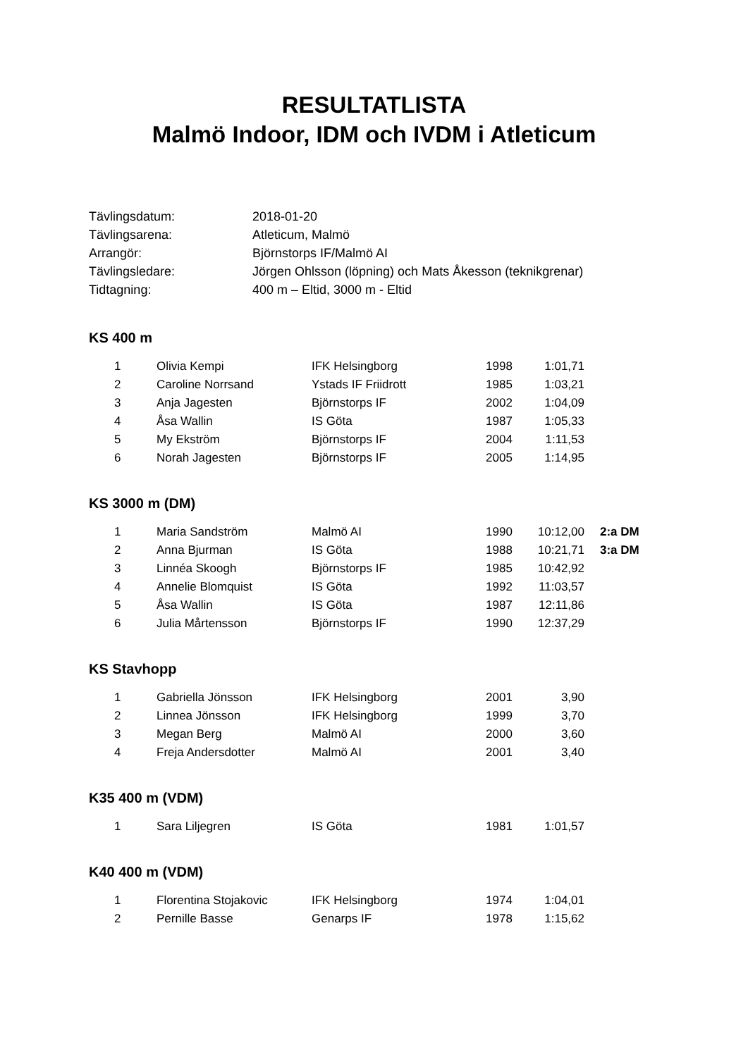RESULTATLISTA
Malmö Indoor, IDM och IVDM i Atleticum
| Tävlingsdatum: | 2018-01-20 |
| Tävlingsarena: | Atleticum, Malmö |
| Arrangör: | Björnstorps IF/Malmö AI |
| Tävlingsledare: | Jörgen Ohlsson (löpning) och Mats Åkesson (teknikgrenar) |
| Tidtagning: | 400 m – Eltid, 3000 m - Eltid |
KS 400 m
| 1 | Olivia Kempi | IFK Helsingborg | 1998 | 1:01,71 |
| 2 | Caroline Norrsand | Ystads IF Friidrott | 1985 | 1:03,21 |
| 3 | Anja Jagesten | Björnstorps IF | 2002 | 1:04,09 |
| 4 | Åsa Wallin | IS Göta | 1987 | 1:05,33 |
| 5 | My Ekström | Björnstorps IF | 2004 | 1:11,53 |
| 6 | Norah Jagesten | Björnstorps IF | 2005 | 1:14,95 |
KS 3000 m (DM)
| 1 | Maria Sandström | Malmö AI | 1990 | 10:12,00 | 2:a DM |
| 2 | Anna Bjurman | IS Göta | 1988 | 10:21,71 | 3:a DM |
| 3 | Linnéa Skoogh | Björnstorps IF | 1985 | 10:42,92 | |
| 4 | Annelie Blomquist | IS Göta | 1992 | 11:03,57 | |
| 5 | Åsa Wallin | IS Göta | 1987 | 12:11,86 | |
| 6 | Julia Mårtensson | Björnstorps IF | 1990 | 12:37,29 | |
KS Stavhopp
| 1 | Gabriella Jönsson | IFK Helsingborg | 2001 | 3,90 |
| 2 | Linnea Jönsson | IFK Helsingborg | 1999 | 3,70 |
| 3 | Megan Berg | Malmö AI | 2000 | 3,60 |
| 4 | Freja Andersdotter | Malmö AI | 2001 | 3,40 |
K35 400 m (VDM)
| 1 | Sara Liljegren | IS Göta | 1981 | 1:01,57 |
K40 400 m (VDM)
| 1 | Florentina Stojakovic | IFK Helsingborg | 1974 | 1:04,01 |
| 2 | Pernille Basse | Genarps IF | 1978 | 1:15,62 |